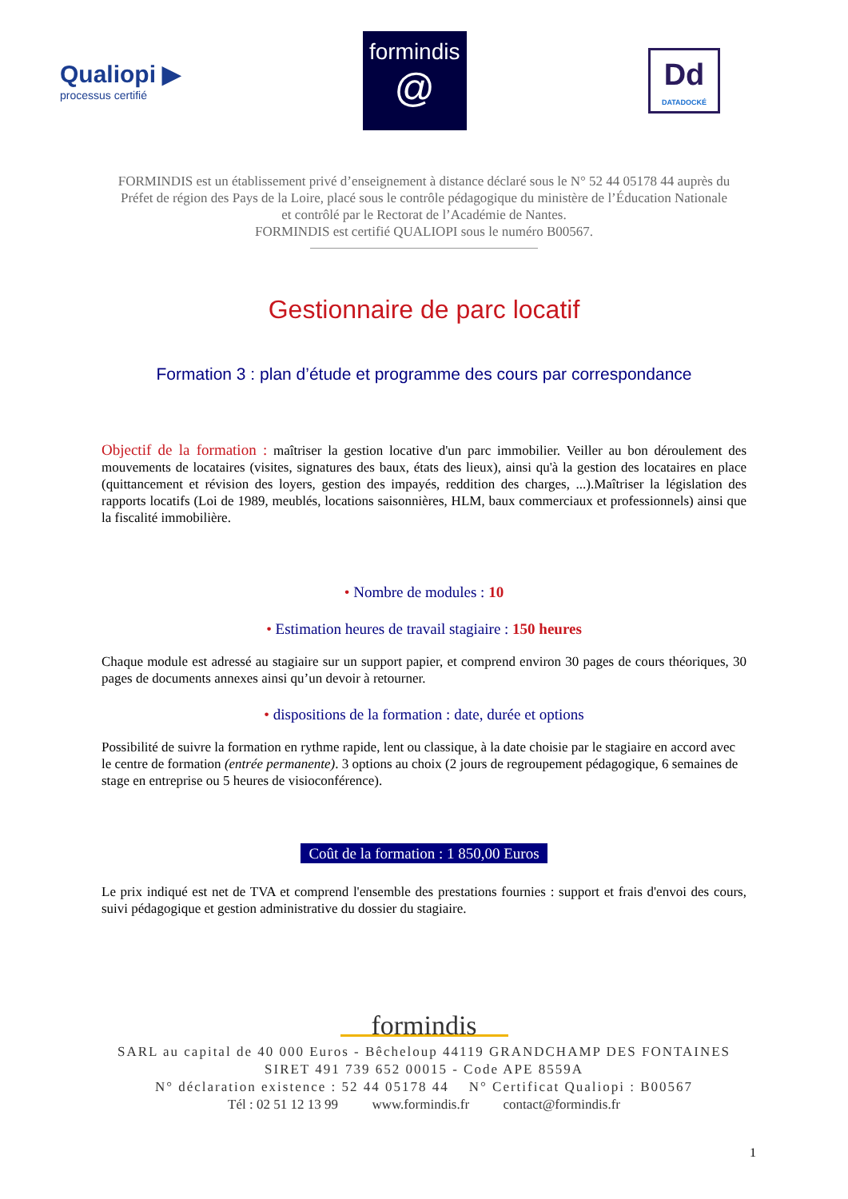Qualiopi ▶
processus certifié
formindis
@
Dd
DATADOCKÉ
FORMINDIS est un établissement privé d’enseignement à distance déclaré sous le N° 52 44 05178 44 auprès du
Préfet de région des Pays de la Loire, placé sous le contrôle pédagogique du ministère de l’Éducation Nationale
et contrôlé par le Rectorat de l’Académie de Nantes.
FORMINDIS est certifié QUALIOPI sous le numéro B00567.
Gestionnaire de parc locatif
Formation 3 : plan d’étude et programme des cours par correspondance
Objectif de la formation : maîtriser la gestion locative d'un parc immobilier. Veiller au bon déroulement des mouvements de locataires (visites, signatures des baux, états des lieux), ainsi qu'à la gestion des locataires en place (quittancement et révision des loyers, gestion des impayés, reddition des charges, ...).Maîtriser la législation des rapports locatifs (Loi de 1989, meublés, locations saisonnières, HLM, baux commerciaux et professionnels) ainsi que la fiscalité immobilière.
• Nombre de modules : 10
• Estimation heures de travail stagiaire : 150 heures
Chaque module est adressé au stagiaire sur un support papier, et comprend environ 30 pages de cours théoriques, 30 pages de documents annexes ainsi qu’un devoir à retourner.
• dispositions de la formation : date, durée et options
Possibilité de suivre la formation en rythme rapide, lent ou classique, à la date choisie par le stagiaire en accord avec le centre de formation (entrée permanente). 3 options au choix (2 jours de regroupement pédagogique, 6 semaines de stage en entreprise ou 5 heures de visioconférence).
Coût de la formation : 1 850,00 Euros
Le prix indiqué est net de TVA et comprend l'ensemble des prestations fournies : support et frais d'envoi des cours, suivi pédagogique et gestion administrative du dossier du stagiaire.
formindis
SARL au capital de 40 000 Euros - Bêcheloup 44119 GRANDCHAMP DES FONTAINES
SIRET 491 739 652 00015 - Code APE 8559A
N° déclaration existence : 52 44 05178 44 N° Certificat Qualiopi : B00567
Tél : 02 51 12 13 99 www.formindis.fr contact@formindis.fr
1